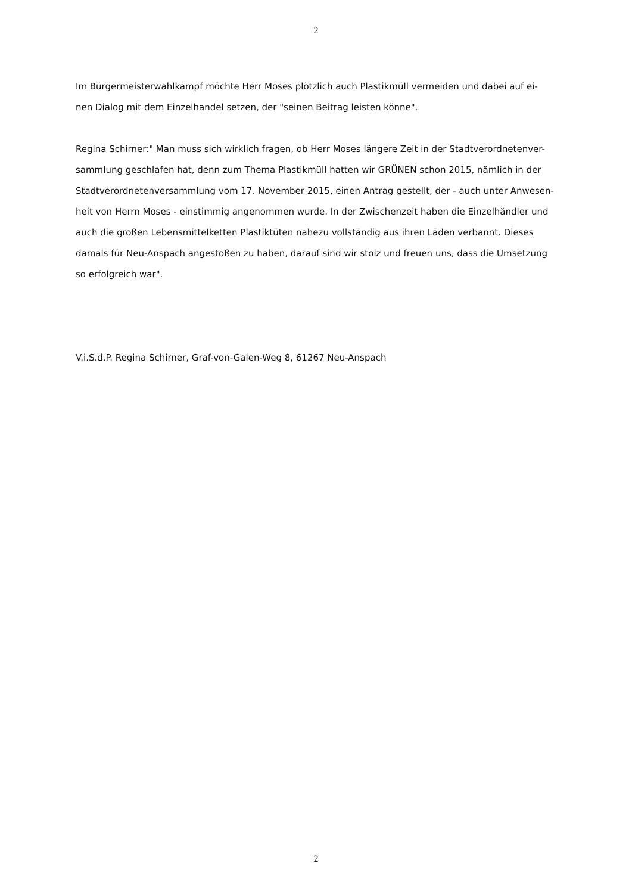2
Im Bürgermeisterwahlkampf möchte Herr Moses plötzlich auch Plastikmüll vermeiden und dabei auf ei-
nen Dialog mit dem Einzelhandel setzen, der "seinen Beitrag leisten könne".
Regina Schirner:" Man muss sich wirklich fragen, ob Herr Moses längere Zeit in der Stadtverordnetenver-
sammlung geschlafen hat, denn zum Thema Plastikmüll hatten wir GRÜNEN schon 2015, nämlich in der
Stadtverordnetenversammlung vom 17. November 2015, einen Antrag gestellt, der - auch unter Anwesen-
heit von Herrn Moses - einstimmig angenommen wurde. In der Zwischenzeit haben die Einzelhändler und
auch die großen Lebensmittelketten Plastiktüten nahezu vollständig aus ihren Läden verbannt. Dieses
damals für Neu-Anspach angestoßen zu haben, darauf sind wir stolz und freuen uns, dass die Umsetzung
so erfolgreich war".
V.i.S.d.P. Regina Schirner, Graf-von-Galen-Weg 8, 61267 Neu-Anspach
2